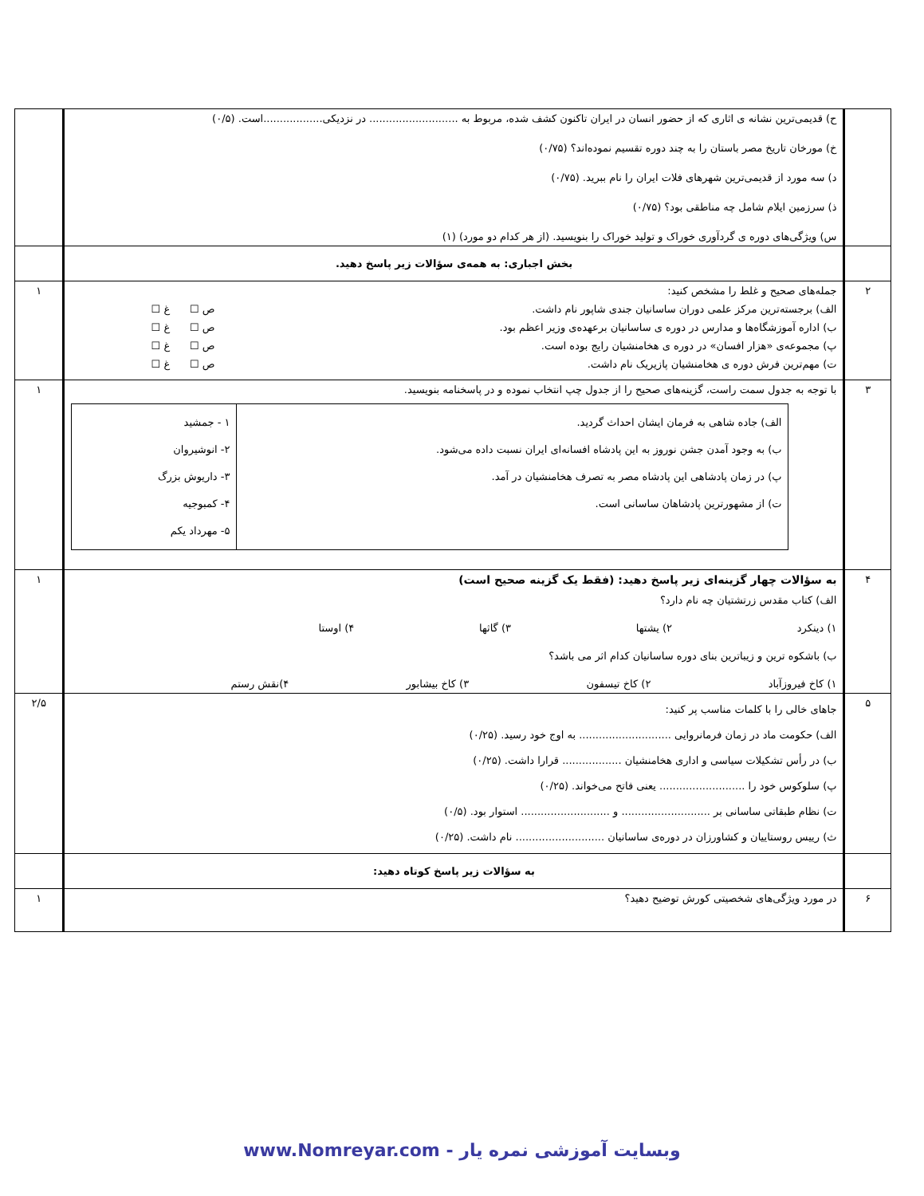| | ح) قدیمی‌ترین نشانه ی اثاری که از حضور انسان در ایران تاکنون کشف شده، مربوط به ........................... در نزدیکی..................است. (۰/۵) خ) مورخان تاریخ مصر باستان را به چند دوره تقسیم نموده‌اند؟ (۰/۷۵) د) سه مورد از قدیمی‌ترین شهرهای فلات ایران را نام ببرید. (۰/۷۵) ذ) سرزمین ایلام شامل چه مناطقی بود؟ (۰/۷۵) س) ویژگی‌های دوره ی گردآوری خوراک و تولید خوراک را بنویسید. (از هر کدام دو مورد) (۱) | |
| | بخش اجباری: به همه‌ی سؤالات زیر پاسخ دهید. | |
| ۲ | جمله‌های صحیح و غلط را مشخص کنید: الف) برجسته‌ترین مرکز علمی دوران ساسانیان جندی شاپور نام داشت. ص ☐ غ ☐ ب) اداره آموزشگاه‌ها و مدارس در دوره ی ساسانیان برعهده‌ی وزیر اعظم بود. ص ☐ غ ☐ پ) مجموعه‌ی «هزار افسان» در دوره ی هخامنشیان رایج بوده است. ص ☐ غ ☐ ت) مهم‌ترین فرش دوره ی هخامنشیان پازیریک نام داشت. ص ☐ غ ☐ | ۱ |
| ۳ | با توجه به جدول سمت راست، گزینه‌های صحیح را از جدول چپ انتخاب نموده و در پاسخنامه بنویسید. / الف) جاده شاهی به فرمان ایشان احداث گردید. ب) به وجود آمدن جشن نوروز به این پادشاه افسانه‌ای ایران نسبت داده می‌شود. پ) در زمان پادشاهی این پادشاه مصر به تصرف هخامنشیان در آمد. ت) از مشهورترین پادشاهان ساسانی است. / ۱ - جمشید ۲- انوشیروان ۳- داریوش بزرگ ۴- کمبوجیه ۵- مهرداد یکم / | ۱ |
| ۴ | به سؤالات چهار گزینه‌ای زیر پاسخ دهید: (فقط یک گزینه صحیح است) الف) کتاب مقدس زرتشتیان چه نام دارد؟ ۱) دینکرد ۲) یشتها ۳) گاثها ۴) اوستا ب) باشکوه ترین و زیباترین بنای دوره ساسانیان کدام اثر می باشد؟ ۱) کاخ فیروزآباد ۲) کاخ تیسفون ۳) کاخ بیشابور ۴)نقش رستم | ۱ |
| ۵ | جاهای خالی را با کلمات مناسب پر کنید: الف) حکومت ماد در زمان فرمانروایی ............................ به اوج خود رسید. (۰/۲۵) ب) در رأس تشکیلات سیاسی و اداری هخامنشیان .................. قرارا داشت. (۰/۲۵) پ) سلوکوس خود را .......................... یعنی فاتح می‌خواند. (۰/۲۵) ت) نظام طبقاتی ساسانی بر ........................... و ........................... استوار بود. (۰/۵) ث) رییس روستاییان و کشاورزان در دوره‌ی ساسانیان ........................... نام داشت. (۰/۲۵) | ۲/۵ |
| | به سؤالات زیر پاسخ کوتاه دهید: | |
| ۶ | در مورد ویژگی‌های شخصیتی کورش توضیح دهید؟ | ۱ |
وبسایت آموزشی نمره یار - www.Nomreyar.com